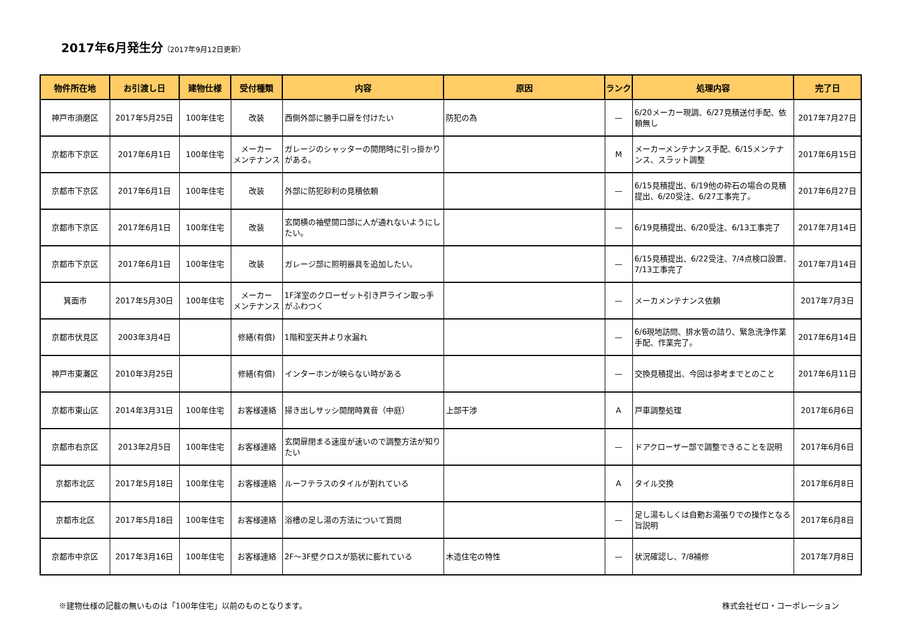2017年6月発生分（2017年9月12日更新）
| 物件所在地 | お引渡し日 | 建物仕様 | 受付種類 | 内容 | 原因 | ランク | 処理内容 | 完了日 |
| --- | --- | --- | --- | --- | --- | --- | --- | --- |
| 神戸市須磨区 | 2017年5月25日 | 100年住宅 | 改装 | 西側外部に勝手口扉を付けたい | 防犯の為 | — | 6/20メーカー現調、6/27見積送付手配、依頼無し | 2017年7月27日 |
| 京都市下京区 | 2017年6月1日 | 100年住宅 | メーカー メンテナンス | ガレージのシャッターの開閉時に引っ掛かりがある。 | | M | メーカーメンテナンス手配、6/15メンテナンス、スラット調整 | 2017年6月15日 |
| 京都市下京区 | 2017年6月1日 | 100年住宅 | 改装 | 外部に防犯砂利の見積依頼 | | — | 6/15見積提出、6/19他の砕石の場合の見積提出、6/20受注、6/27工事完了。 | 2017年6月27日 |
| 京都市下京区 | 2017年6月1日 | 100年住宅 | 改装 | 玄関横の袖壁開口部に人が通れないようにしたい。 | | — | 6/19見積提出、6/20受注、6/13工事完了 | 2017年7月14日 |
| 京都市下京区 | 2017年6月1日 | 100年住宅 | 改装 | ガレージ部に照明器具を追加したい。 | | — | 6/15見積提出、6/22受注、7/4点検口設置、7/13工事完了 | 2017年7月14日 |
| 箕面市 | 2017年5月30日 | 100年住宅 | メーカー メンテナンス | 1F洋室のクローゼット引き戸ライン取っ手がふわつく | | — | メーカメンテナンス依頼 | 2017年7月3日 |
| 京都市伏見区 | 2003年3月4日 | | 修繕(有償) | 1階和室天井より水漏れ | | — | 6/6現地訪問、排水管の詰り、緊急洗浄作業手配、作業完了。 | 2017年6月14日 |
| 神戸市東灘区 | 2010年3月25日 | | 修繕(有償) | インターホンが映らない時がある | | — | 交換見積提出、今回は参考までとのこと | 2017年6月11日 |
| 京都市東山区 | 2014年3月31日 | 100年住宅 | お客様連絡 | 掃き出しサッシ開閉時異音（中庭） | 上部干渉 | A | 戸車調整処理 | 2017年6月6日 |
| 京都市右京区 | 2013年2月5日 | 100年住宅 | お客様連絡 | 玄関扉閉まる速度が速いので調整方法が知りたい | | — | ドアクローザー部で調整できることを説明 | 2017年6月6日 |
| 京都市北区 | 2017年5月18日 | 100年住宅 | お客様連絡 | ルーフテラスのタイルが割れている | | A | タイル交換 | 2017年6月8日 |
| 京都市北区 | 2017年5月18日 | 100年住宅 | お客様連絡 | 浴槽の足し湯の方法について質問 | | — | 足し湯もしくは自動お湯張りでの操作となる旨説明 | 2017年6月8日 |
| 京都市中京区 | 2017年3月16日 | 100年住宅 | お客様連絡 | 2F～3F壁クロスが筋状に膨れている | 木造住宅の特性 | — | 状況確認し、7/8補修 | 2017年7月8日 |
※建物仕様の記載の無いものは「100年住宅」以前のものとなります。 株式会社ゼロ・コーポレーション